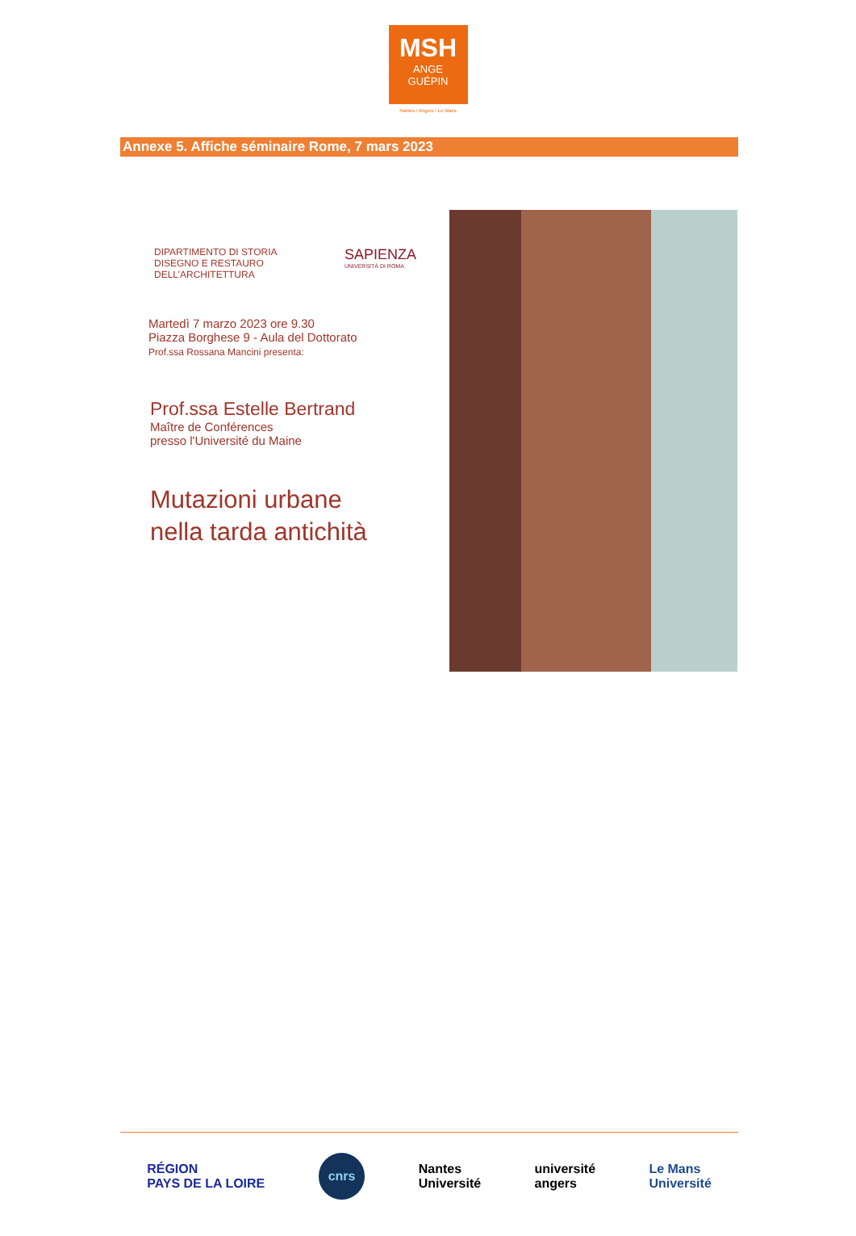MSH
ANGE
GUÉPIN
Nantes / Angers / Le Mans
Annexe 5. Affiche séminaire Rome, 7 mars 2023
DIPARTIMENTO DI STORIA
DISEGNO E RESTAURO
DELL’ARCHITETTURA
SAPIENZA
UNIVERSITÀ DI ROMA
Martedì 7 marzo 2023 ore 9.30
Piazza Borghese 9 - Aula del Dottorato
Prof.ssa Rossana Mancini presenta:
Prof.ssa Estelle Bertrand
Maître de Conférences
presso l'Université du Maine
Mutazioni urbane
nella tarda antichità
RÉGION
PAYS DE LA LOIRE cnrs Nantes
Université université
angers Le Mans
Université